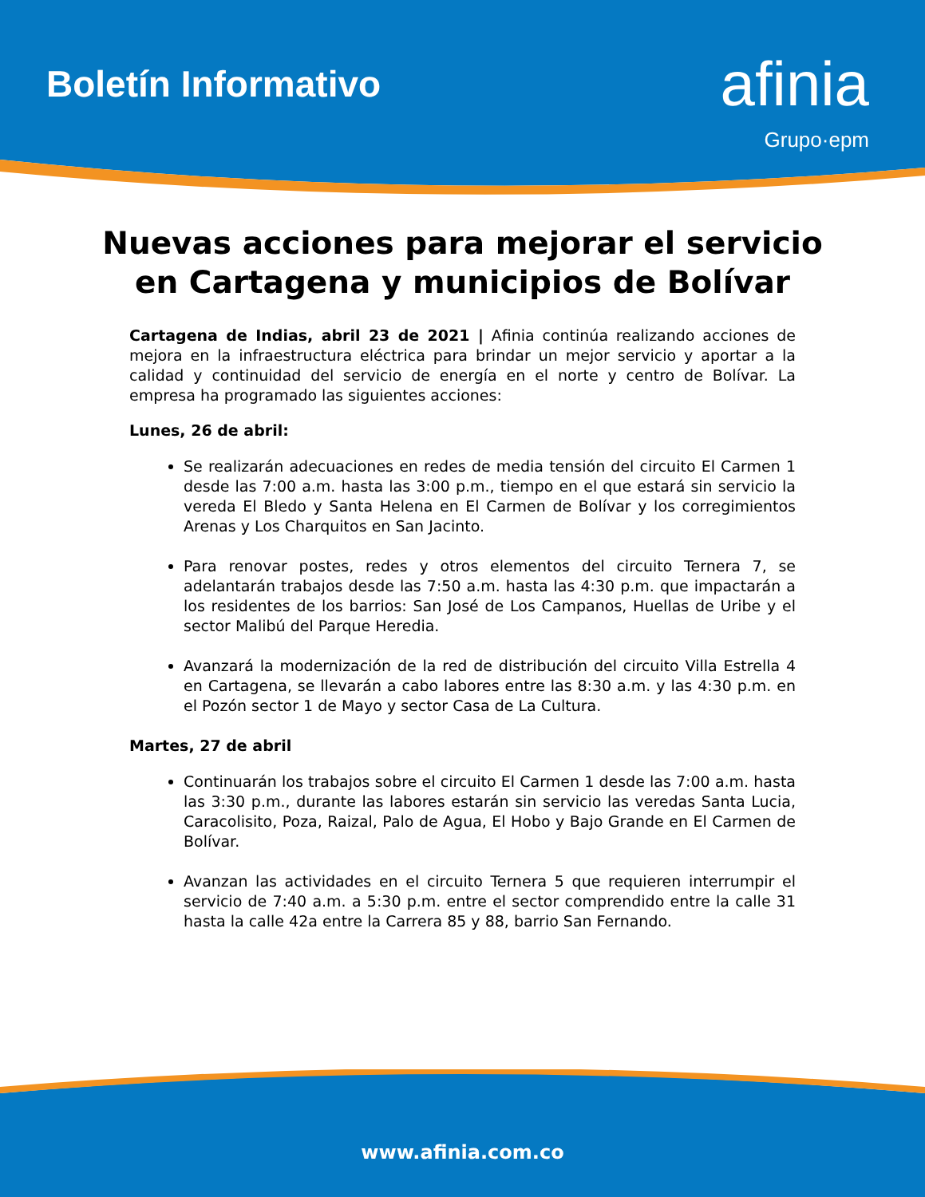Boletín Informativo
afinia
Grupo·epm
Nuevas acciones para mejorar el servicio en Cartagena y municipios de Bolívar
Cartagena de Indias, abril 23 de 2021 | Afinia continúa realizando acciones de mejora en la infraestructura eléctrica para brindar un mejor servicio y aportar a la calidad y continuidad del servicio de energía en el norte y centro de Bolívar. La empresa ha programado las siguientes acciones:
Lunes, 26 de abril:
Se realizarán adecuaciones en redes de media tensión del circuito El Carmen 1 desde las 7:00 a.m. hasta las 3:00 p.m., tiempo en el que estará sin servicio la vereda El Bledo y Santa Helena en El Carmen de Bolívar y los corregimientos Arenas y Los Charquitos en San Jacinto.
Para renovar postes, redes y otros elementos del circuito Ternera 7, se adelantarán trabajos desde las 7:50 a.m. hasta las 4:30 p.m. que impactarán a los residentes de los barrios: San José de Los Campanos, Huellas de Uribe y el sector Malibú del Parque Heredia.
Avanzará la modernización de la red de distribución del circuito Villa Estrella 4 en Cartagena, se llevarán a cabo labores entre las 8:30 a.m. y las 4:30 p.m. en el Pozón sector 1 de Mayo y sector Casa de La Cultura.
Martes, 27 de abril
Continuarán los trabajos sobre el circuito El Carmen 1 desde las 7:00 a.m. hasta las 3:30 p.m., durante las labores estarán sin servicio las veredas Santa Lucia, Caracolisito, Poza, Raizal, Palo de Agua, El Hobo y Bajo Grande en El Carmen de Bolívar.
Avanzan las actividades en el circuito Ternera 5 que requieren interrumpir el servicio de 7:40 a.m. a 5:30 p.m. entre el sector comprendido entre la calle 31 hasta la calle 42a entre la Carrera 85 y 88, barrio San Fernando.
www.afinia.com.co